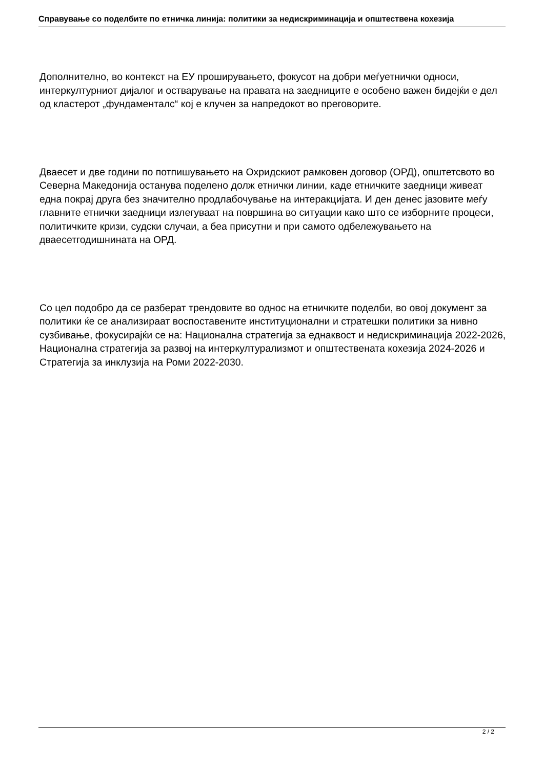Справување со поделбите по етничка линија: политики за недискриминација и општествена кохезија
Дополнително, во контекст на ЕУ проширувањето, фокусот на добри меѓуетнички односи, интеркултурниот дијалог и остварување на правата на заедниците е особено важен бидејќи е дел од кластерот „фундаменталс“ кој е клучен за напредокот во преговорите.
Дваесет и две години по потпишувањето на Охридскиот рамковен договор (ОРД), општетсвото во Северна Македонија останува поделено долж етнички линии, каде етничките заедници живеат една покрај друга без значително продлабочување на интеракцијата. И ден денес јазовите меѓу главните етнички заедници излегуваат на површина во ситуации како што се изборните процеси, политичките кризи, судски случаи, а беа присутни и при самото одбележувањето на дваесетгодишнината на ОРД.
Со цел подобро да се разберат трендовите во однос на етничките поделби, во овој документ за политики ќе се анализираат воспоставените институционални и стратешки политики за нивно сузбивање, фокусирајќи се на: Национална стратегија за еднаквост и недискриминација 2022-2026, Национална стратегија за развој на интеркултурализмот и општествената кохезија 2024-2026 и Стратегија за инклузија на Роми 2022-2030.
2 / 2